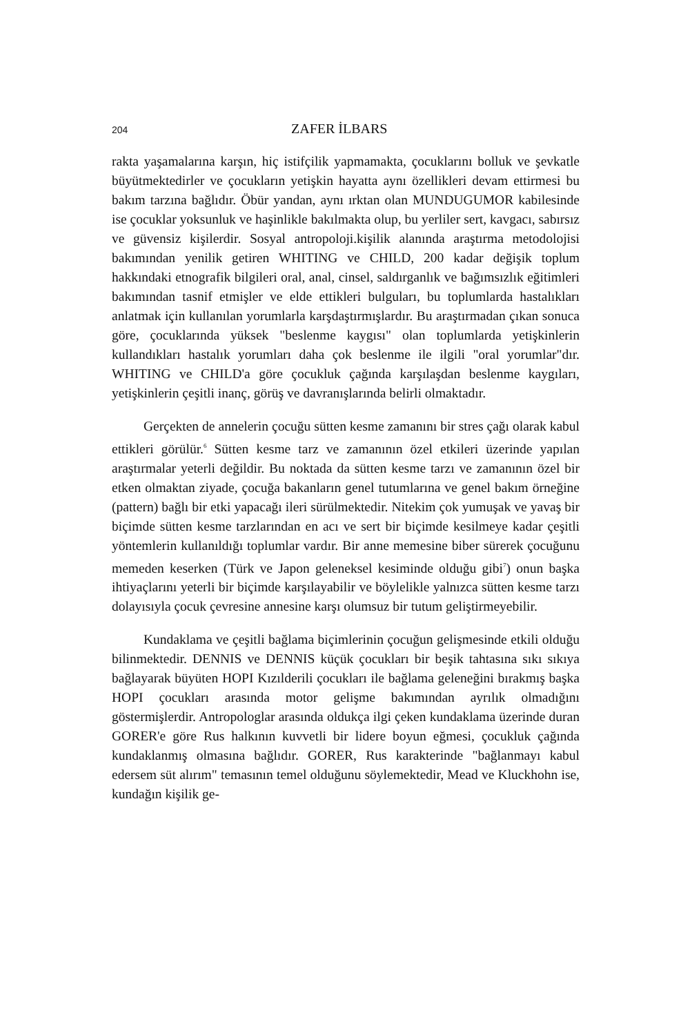204 ZAFER İLBARS
rakta yaşamalarına karşın, hiç istifçilik yapmamakta, çocuklarını bolluk ve şevkatle büyütmektedirler ve çocukların yetişkin hayatta aynı özellikleri devam ettirmesi bu bakım tarzına bağlıdır. Öbür yandan, aynı ırktan olan MUNDUGUMOR kabilesinde ise çocuklar yoksunluk ve haşinlikle bakılmakta olup, bu yerliler sert, kavgacı, sabırsız ve güvensiz kişilerdir. Sosyal antropoloji.kişilik alanında araştırma metodolojisi bakımından yenilik getiren WHITING ve CHILD, 200 kadar değişik toplum hakkındaki etnografik bilgileri oral, anal, cinsel, saldırganlık ve bağımsızlık eğitimleri bakımından tasnif etmişler ve elde ettikleri bulguları, bu toplumlarda hastalıkları anlatmak için kullanılan yorumlarla karşdaştırmışlardır. Bu araştırmadan çıkan sonuca göre, çocuklarında yüksek "beslenme kaygısı" olan toplumlarda yetişkinlerin kullandıkları hastalık yorumları daha çok beslenme ile ilgili "oral yorumlar"dır. WHITING ve CHILD'a göre çocukluk çağında karşılaşdan beslenme kaygıları, yetişkinlerin çeşitli inanç, görüş ve davranışlarında belirli olmaktadır.
Gerçekten de annelerin çocuğu sütten kesme zamanını bir stres çağı olarak kabul ettikleri görülür.<sup>6</sup> Sütten kesme tarz ve zamanının özel etkileri üzerinde yapılan araştırmalar yeterli değildir. Bu noktada da sütten kesme tarzı ve zamanının özel bir etken olmaktan ziyade, çocuğa bakanların genel tutumlarına ve genel bakım örneğine (pattern) bağlı bir etki yapacağı ileri sürülmektedir. Nitekim çok yumuşak ve yavaş bir biçimde sütten kesme tarzlarından en acı ve sert bir biçimde kesilmeye kadar çeşitli yöntemlerin kullanıldığı toplumlar vardır. Bir anne memesine biber sürerek çocuğunu memeden keserken (Türk ve Japon geleneksel kesiminde olduğu gibi<sup>7</sup>) onun başka ihtiyaçlarını yeterli bir biçimde karşılayabilir ve böylelikle yalnızca sütten kesme tarzı dolayısıyla çocuk çevresine annesine karşı olumsuz bir tutum geliştirmeyebilir.
Kundaklama ve çeşitli bağlama biçimlerinin çocuğun gelişmesinde etkili olduğu bilinmektedir. DENNIS ve DENNIS küçük çocukları bir beşik tahtasına sıkı sıkıya bağlayarak büyüten HOPI Kızılderili çocukları ile bağlama geleneğini bırakmış başka HOPI çocukları arasında motor gelişme bakımından ayrılık olmadığını göstermişlerdir. Antropologlar arasında oldukça ilgi çeken kundaklama üzerinde duran GORER'e göre Rus halkının kuvvetli bir lidere boyun eğmesi, çocukluk çağında kundaklanmış olmasına bağlıdır. GORER, Rus karakterinde "bağlanmayı kabul edersem süt alırım" temasının temel olduğunu söylemektedir, Mead ve Kluckhohn ise, kundağın kişilik ge-